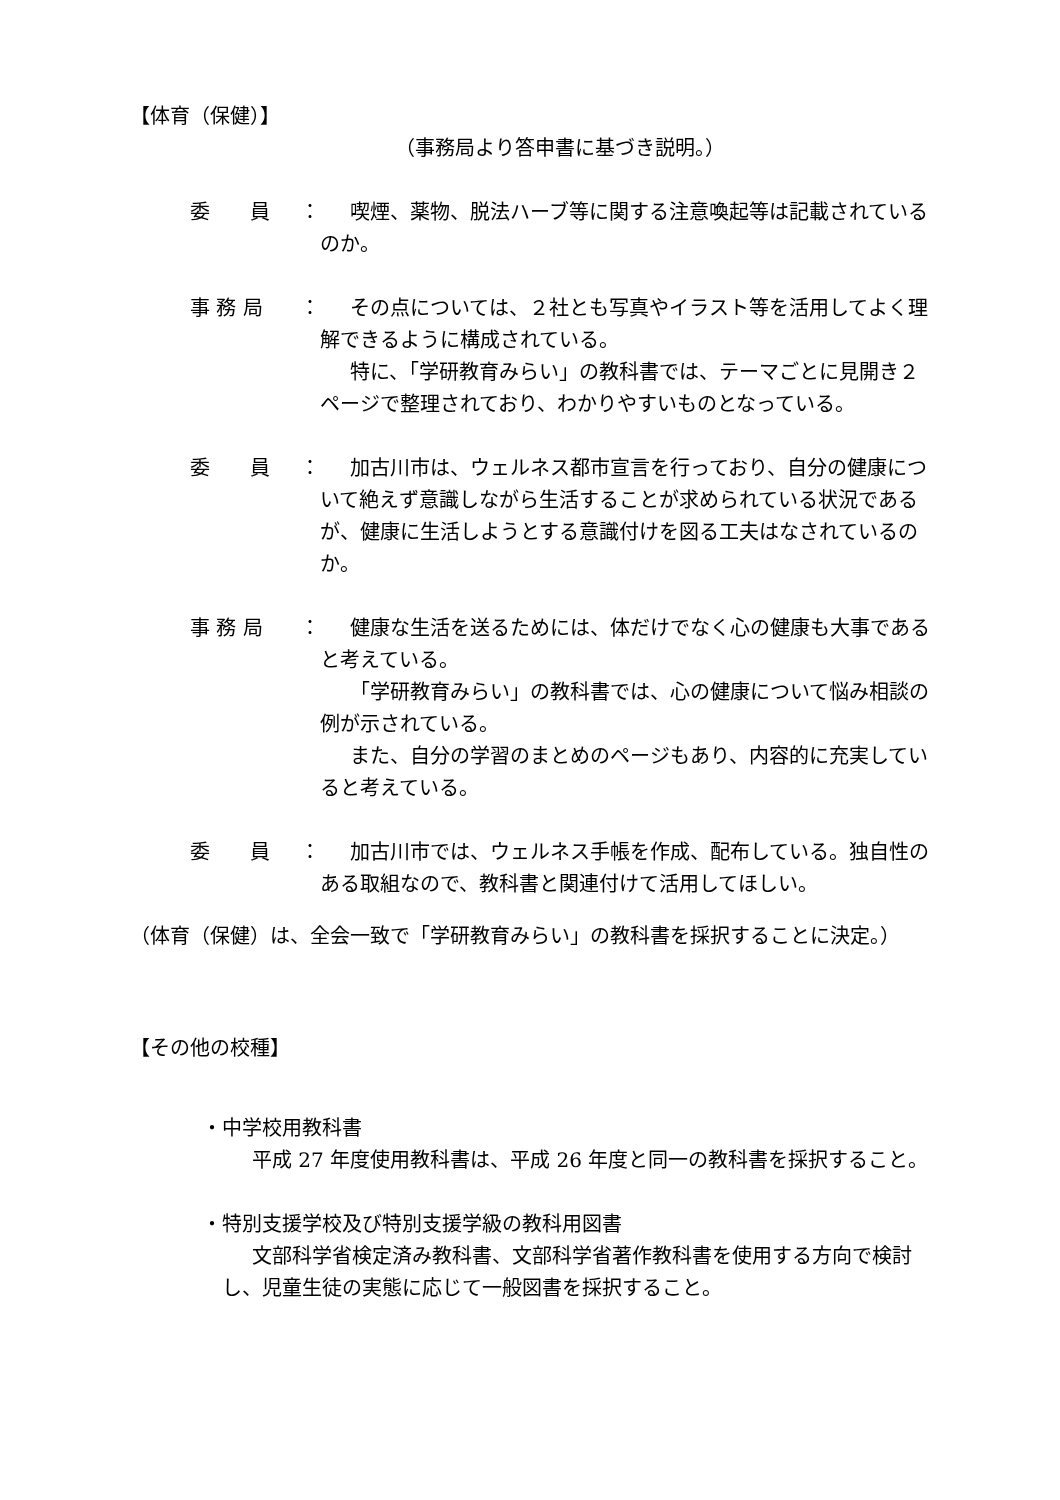【体育（保健）】
（事務局より答申書に基づき説明。）
委　　員 ：
喫煙、薬物、脱法ハーブ等に関する注意喚起等は記載されているのか。
事 務 局 ：
その点については、２社とも写真やイラスト等を活用してよく理解できるように構成されている。
特に、「学研教育みらい」の教科書では、テーマごとに見開き２ページで整理されており、わかりやすいものとなっている。
委　　員 ：
加古川市は、ウェルネス都市宣言を行っており、自分の健康について絶えず意識しながら生活することが求められている状況であるが、健康に生活しようとする意識付けを図る工夫はなされているのか。
事 務 局 ：
健康な生活を送るためには、体だけでなく心の健康も大事であると考えている。
「学研教育みらい」の教科書では、心の健康について悩み相談の例が示されている。
また、自分の学習のまとめのページもあり、内容的に充実していると考えている。
委　　員 ：
加古川市では、ウェルネス手帳を作成、配布している。独自性のある取組なので、教科書と関連付けて活用してほしい。
（体育（保健）は、全会一致で「学研教育みらい」の教科書を採択することに決定。）
【その他の校種】
・中学校用教科書
平成 27 年度使用教科書は、平成 26 年度と同一の教科書を採択すること。
・特別支援学校及び特別支援学級の教科用図書
文部科学省検定済み教科書、文部科学省著作教科書を使用する方向で検討し、児童生徒の実態に応じて一般図書を採択すること。